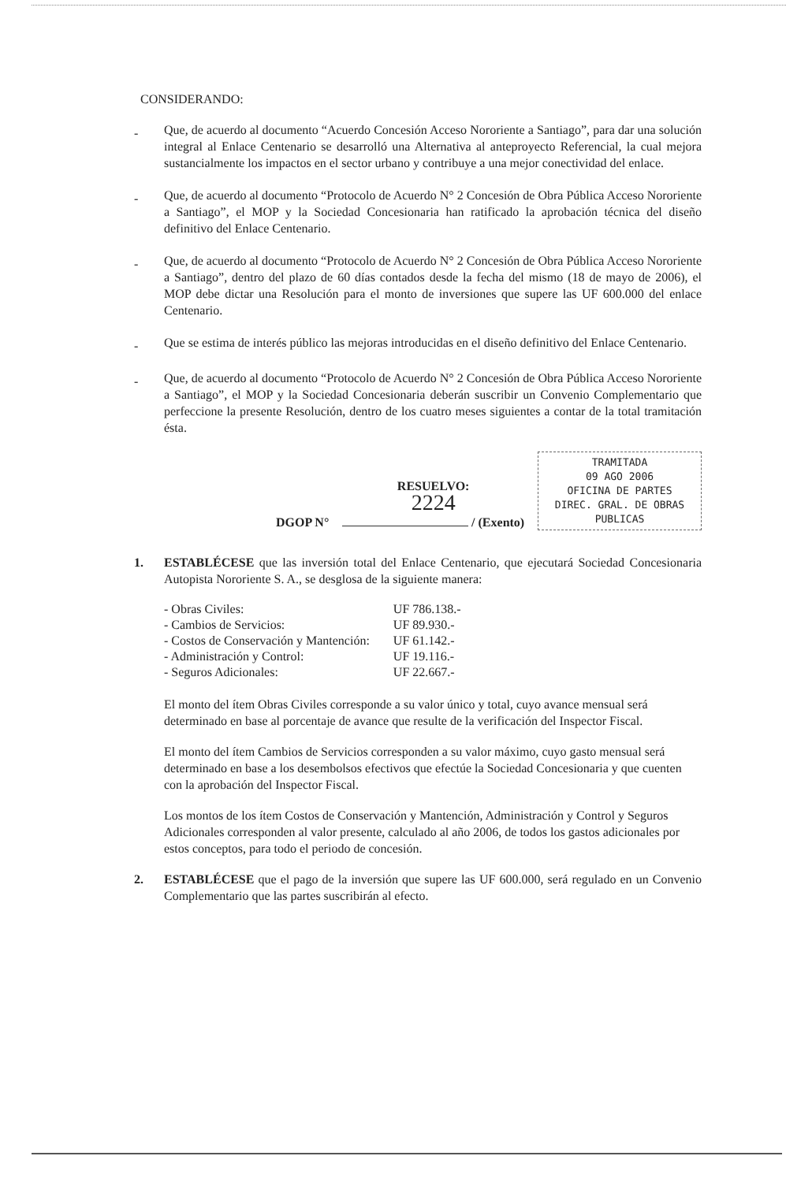CONSIDERANDO:
-
Que, de acuerdo al documento “Acuerdo Concesión Acceso Nororiente a Santiago”, para dar una solución integral al Enlace Centenario se desarrolló una Alternativa al anteproyecto Referencial, la cual mejora sustancialmente los impactos en el sector urbano y contribuye a una mejor conectividad del enlace.
-
Que, de acuerdo al documento “Protocolo de Acuerdo N° 2 Concesión de Obra Pública Acceso Nororiente a Santiago”, el MOP y la Sociedad Concesionaria han ratificado la aprobación técnica del diseño definitivo del Enlace Centenario.
-
Que, de acuerdo al documento “Protocolo de Acuerdo N° 2 Concesión de Obra Pública Acceso Nororiente a Santiago”, dentro del plazo de 60 días contados desde la fecha del mismo (18 de mayo de 2006), el MOP debe dictar una Resolución para el monto de inversiones que supere las UF 600.000 del enlace Centenario.
-
Que se estima de interés público las mejoras introducidas en el diseño definitivo del Enlace Centenario.
-
Que, de acuerdo al documento “Protocolo de Acuerdo N° 2 Concesión de Obra Pública Acceso Nororiente a Santiago”, el MOP y la Sociedad Concesionaria deberán suscribir un Convenio Complementario que perfeccione la presente Resolución, dentro de los cuatro meses siguientes a contar de la total tramitación ésta.
DGOP N°
RESUELVO:
2224
/ (Exento)
TRAMITADA
09 AGO 2006
OFICINA DE PARTES
DIREC. GRAL. DE OBRAS PUBLICAS
1. ESTABLÉCESE que las inversión total del Enlace Centenario, que ejecutará Sociedad Concesionaria Autopista Nororiente S. A., se desglosa de la siguiente manera:
| - Obras Civiles: | UF 786.138.- |
| - Cambios de Servicios: | UF 89.930.- |
| - Costos de Conservación y Mantención: | UF 61.142.- |
| - Administración y Control: | UF 19.116.- |
| - Seguros Adicionales: | UF 22.667.- |
El monto del ítem Obras Civiles corresponde a su valor único y total, cuyo avance mensual será determinado en base al porcentaje de avance que resulte de la verificación del Inspector Fiscal.
El monto del ítem Cambios de Servicios corresponden a su valor máximo, cuyo gasto mensual será determinado en base a los desembolsos efectivos que efectúe la Sociedad Concesionaria y que cuenten con la aprobación del Inspector Fiscal.
Los montos de los ítem Costos de Conservación y Mantención, Administración y Control y Seguros Adicionales corresponden al valor presente, calculado al año 2006, de todos los gastos adicionales por estos conceptos, para todo el periodo de concesión.
2. ESTABLÉCESE que el pago de la inversión que supere las UF 600.000, será regulado en un Convenio Complementario que las partes suscribirán al efecto.